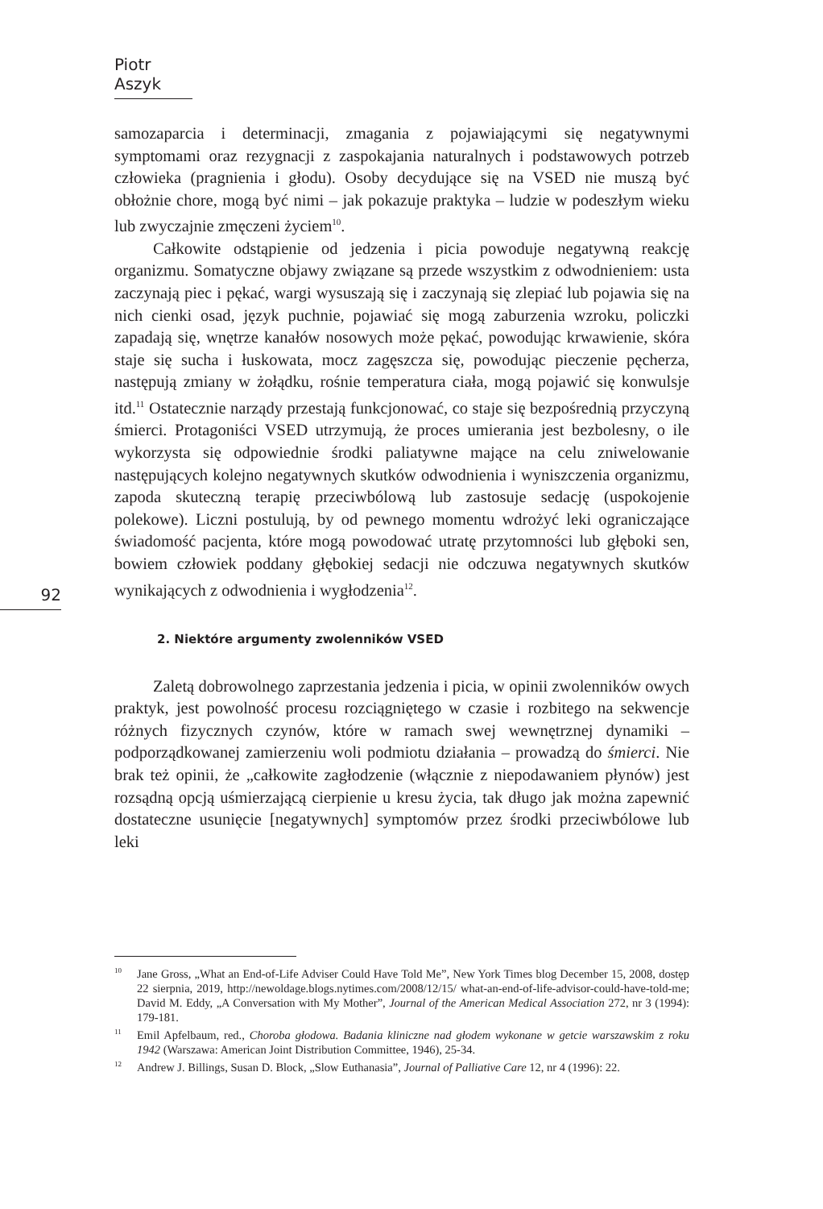Piotr Aszyk
samozaparcia i determinacji, zmagania z pojawiającymi się negatywnymi symptomami oraz rezygnacji z zaspokajania naturalnych i podstawowych potrzeb człowieka (pragnienia i głodu). Osoby decydujące się na VSED nie muszą być obłożnie chore, mogą być nimi – jak pokazuje praktyka – ludzie w podeszłym wieku lub zwyczajnie zmęczeni życiem<sup>10</sup>.
Całkowite odstąpienie od jedzenia i picia powoduje negatywną reakcję organizmu. Somatyczne objawy związane są przede wszystkim z odwodnieniem: usta zaczynają piec i pękać, wargi wysuszają się i zaczynają się zlepiać lub pojawia się na nich cienki osad, język puchnie, pojawiać się mogą zaburzenia wzroku, policzki zapadają się, wnętrze kanałów nosowych może pękać, powodując krwawienie, skóra staje się sucha i łuskowata, mocz zagęszcza się, powodując pieczenie pęcherza, następują zmiany w żołądku, rośnie temperatura ciała, mogą pojawić się konwulsje itd.<sup>11</sup> Ostatecznie narządy przestają funkcjonować, co staje się bezpośrednią przyczyną śmierci. Protagoniści VSED utrzymują, że proces umierania jest bezbolesny, o ile wykorzysta się odpowiednie środki paliatywne mające na celu zniwelowanie następujących kolejno negatywnych skutków odwodnienia i wyniszczenia organizmu, zapoda skuteczną terapię przeciwbólową lub zastosuje sedację (uspokojenie polekowe). Liczni postulują, by od pewnego momentu wdrożyć leki ograniczające świadomość pacjenta, które mogą powodować utratę przytomności lub głęboki sen, bowiem człowiek poddany głębokiej sedacji nie odczuwa negatywnych skutków wynikających z odwodnienia i wygłodzenia<sup>12</sup>.
2. Niektóre argumenty zwolenników VSED
Zaletą dobrowolnego zaprzestania jedzenia i picia, w opinii zwolenników owych praktyk, jest powolność procesu rozciągniętego w czasie i rozbitego na sekwencje różnych fizycznych czynów, które w ramach swej wewnętrznej dynamiki – podporządkowanej zamierzeniu woli podmiotu działania – prowadzą do śmierci. Nie brak też opinii, że „całkowite zagłodzenie (włącznie z niepodawaniem płynów) jest rozsądną opcją uśmierzającą cierpienie u kresu życia, tak długo jak można zapewnić dostateczne usunięcie [negatywnych] symptomów przez środki przeciwbólowe lub leki
92
<sup>10</sup> Jane Gross, „What an End-of-Life Adviser Could Have Told Me”, New York Times blog December 15, 2008, dostęp 22 sierpnia, 2019, http://newoldage.blogs.nytimes.com/2008/12/15/ what-an-end-of-life-advisor-could-have-told-me; David M. Eddy, „A Conversation with My Mother”, Journal of the American Medical Association 272, nr 3 (1994): 179-181.
<sup>11</sup> Emil Apfelbaum, red., Choroba głodowa. Badania kliniczne nad głodem wykonane w getcie warszawskim z roku 1942 (Warszawa: American Joint Distribution Committee, 1946), 25-34.
<sup>12</sup> Andrew J. Billings, Susan D. Block, „Slow Euthanasia”, Journal of Palliative Care 12, nr 4 (1996): 22.